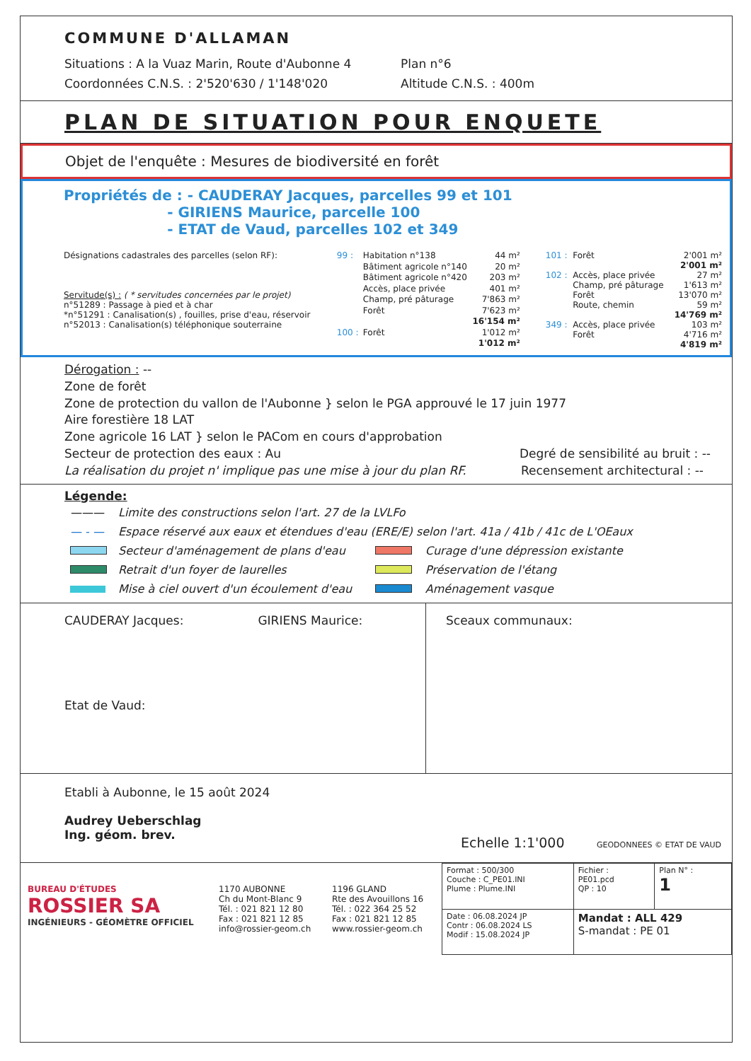COMMUNE D'ALLAMAN
Situations : A la Vuaz Marin, Route d'Aubonne 4
Plan n°6
Coordonnées C.N.S. : 2'520'630 / 1'148'020 Altitude C.N.S. : 400m
PLAN DE SITUATION POUR ENQUETE
Objet de l'enquête : Mesures de biodiversité en forêt
Propriétés de : - CAUDERAY Jacques, parcelles 99 et 101
- GIRIENS Maurice, parcelle 100
- ETAT de Vaud, parcelles 102 et 349
Désignations cadastrales des parcelles (selon RF):
Servitude(s) : ( * servitudes concernées par le projet)
n°51289 : Passage à pied et à char
*n°51291 : Canalisation(s) , fouilles, prise d'eau, réservoir
n°52013 : Canalisation(s) téléphonique souterraine
| 99 : | Habitation n°138 | 44 m² |
| | Bâtiment agricole n°140 | 20 m² |
| | Bâtiment agricole n°420 | 203 m² |
| | Accès, place privée | 401 m² |
| | Champ, pré pâturage | 7'863 m² |
| | Forêt | 7'623 m² |
| | | 16'154 m² |
| 100 : | Forêt | 1'012 m² |
| | | 1'012 m² |
| 101 : | Forêt | 2'001 m² |
| | | 2'001 m² |
| 102 : | Accès, place privée | 27 m² |
| | Champ, pré pâturage | 1'613 m² |
| | Forêt | 13'070 m² |
| | Route, chemin | 59 m² |
| | | 14'769 m² |
| 349 : | Accès, place privée | 103 m² |
| | Forêt | 4'716 m² |
| | | 4'819 m² |
Dérogation : --
Zone de forêt
Zone de protection du vallon de l'Aubonne } selon le PGA approuvé le 17 juin 1977
Aire forestière 18 LAT
Zone agricole 16 LAT } selon le PACom en cours d'approbation
Secteur de protection des eaux : Au Degré de sensibilité au bruit : --
La réalisation du projet n' implique pas une mise à jour du plan RF. Recensement architectural : --
Légende:
| ——— | Limite des constructions selon l'art. 27 de la LVLFo | | |
| — - — | Espace réservé aux eaux et étendues d'eau (ERE/E) selon l'art. 41a / 41b / 41c de L'OEaux | | |
| | Secteur d'aménagement de plans d'eau | | Curage d'une dépression existante |
| | Retrait d'un foyer de laurelles | | Préservation de l'étang |
| | Mise à ciel ouvert d'un écoulement d'eau | | Aménagement vasque |
CAUDERAY Jacques: GIRIENS Maurice:
Etat de Vaud:
Sceaux communaux:
Etabli à Aubonne, le 15 août 2024
Audrey Ueberschlag
Ing. géom. brev.
Echelle 1:1'000 GEODONNEES © ETAT DE VAUD
BUREAU D'ÉTUDES
ROSSIER SA
INGÉNIEURS - GÉOMÈTRE OFFICIEL
1170 AUBONNE
Ch du Mont-Blanc 9
Tél. : 021 821 12 80
Fax : 021 821 12 85
info@rossier-geom.ch
1196 GLAND
Rte des Avouillons 16
Tél. : 022 364 25 52
Fax : 021 821 12 85
www.rossier-geom.ch
| Format : 500/300 Couche : C_PE01.INI Plume : Plume.INI | Fichier : PE01.pcd QP : 10 | Plan N° : 1 |
| Date : 06.08.2024 JP Contr : 06.08.2024 LS Modif : 15.08.2024 JP | Mandat : ALL 429 S-mandat : PE 01 | |